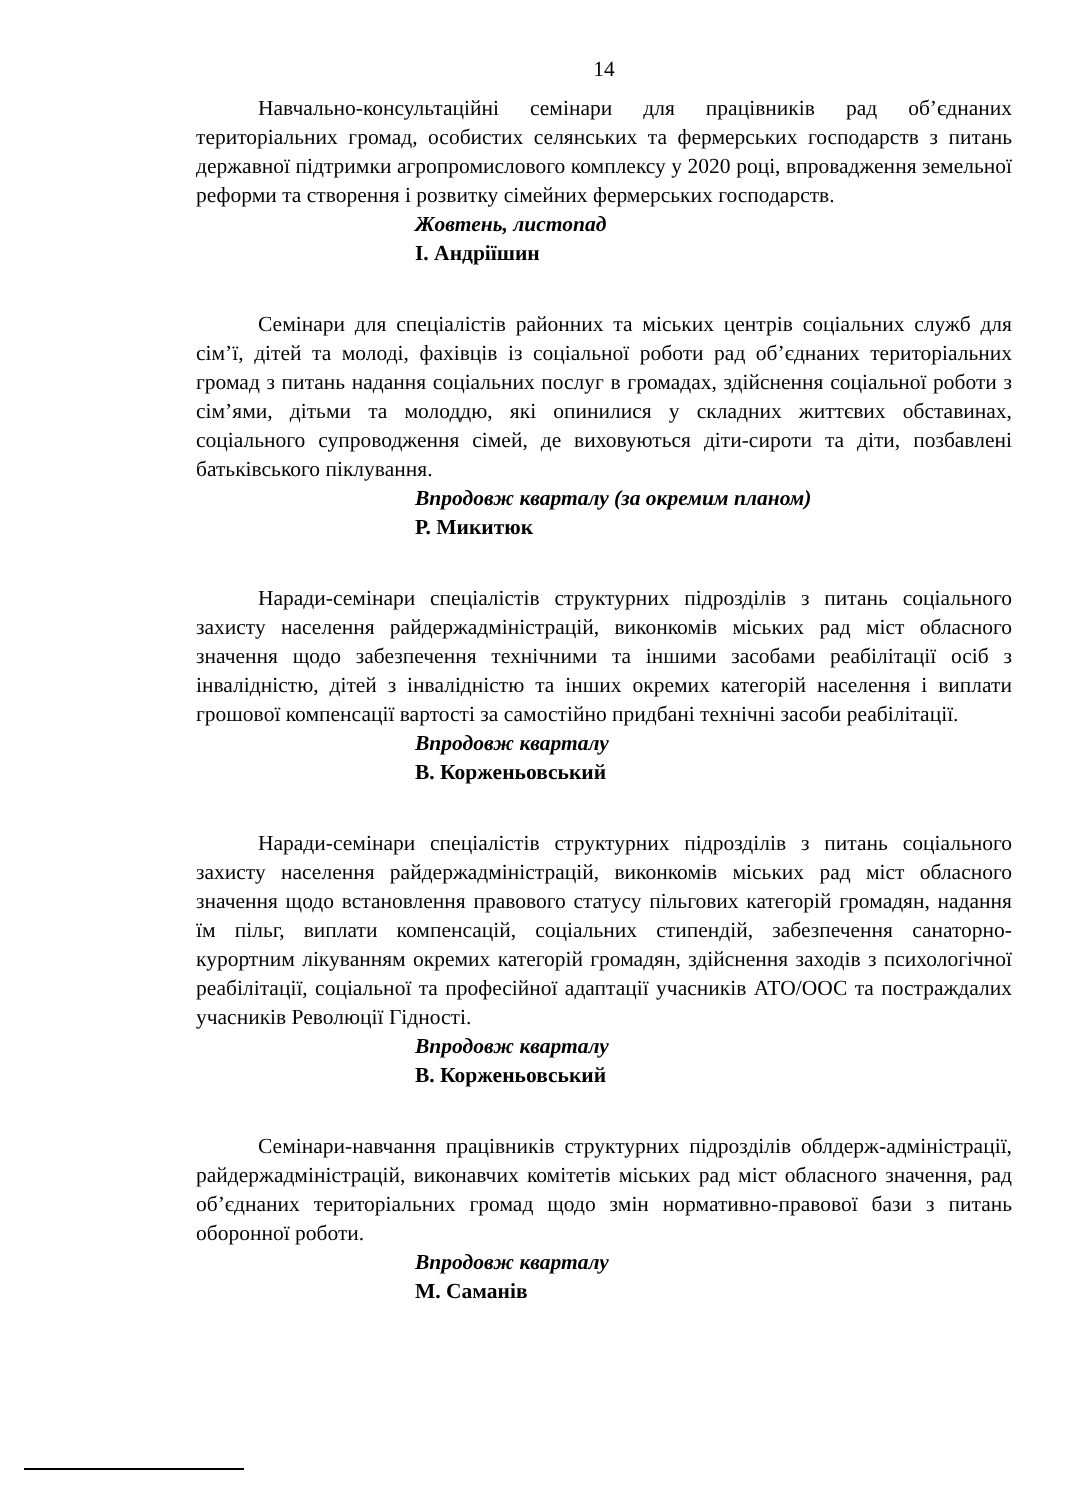14
Навчально-консультаційні семінари для працівників рад об’єднаних територіальних громад, особистих селянських та фермерських господарств з питань державної підтримки агропромислового комплексу у 2020 році, впровадження земельної реформи та створення і розвитку сімейних фермерських господарств.
Жовтень, листопад
І. Андріїшин
Семінари для спеціалістів районних та міських центрів соціальних служб для сім’ї, дітей та молоді, фахівців із соціальної роботи рад об’єднаних територіальних громад з питань надання соціальних послуг в громадах, здійснення соціальної роботи з сім’ями, дітьми та молоддю, які опинилися у складних життєвих обставинах, соціального супроводження сімей, де виховуються діти-сироти та діти, позбавлені батьківського піклування.
Впродовж кварталу (за окремим планом)
Р. Микитюк
Наради-семінари спеціалістів структурних підрозділів з питань соціального захисту населення райдержадміністрацій, виконкомів міських рад міст обласного значення щодо забезпечення технічними та іншими засобами реабілітації осіб з інвалідністю, дітей з інвалідністю та інших окремих категорій населення і виплати грошової компенсації вартості за самостійно придбані технічні засоби реабілітації.
Впродовж кварталу
В. Корженьовський
Наради-семінари спеціалістів структурних підрозділів з питань соціального захисту населення райдержадміністрацій, виконкомів міських рад міст обласного значення щодо встановлення правового статусу пільгових категорій громадян, надання їм пільг, виплати компенсацій, соціальних стипендій, забезпечення санаторно-курортним лікуванням окремих категорій громадян, здійснення заходів з психологічної реабілітації, соціальної та професійної адаптації учасників АТО/ООС та постраждалих учасників Революції Гідності.
Впродовж кварталу
В. Корженьовський
Семінари-навчання працівників структурних підрозділів облдерж-адміністрації, райдержадміністрацій, виконавчих комітетів міських рад міст обласного значення, рад об’єднаних територіальних громад щодо змін нормативно-правової бази з питань оборонної роботи.
Впродовж кварталу
М. Саманів